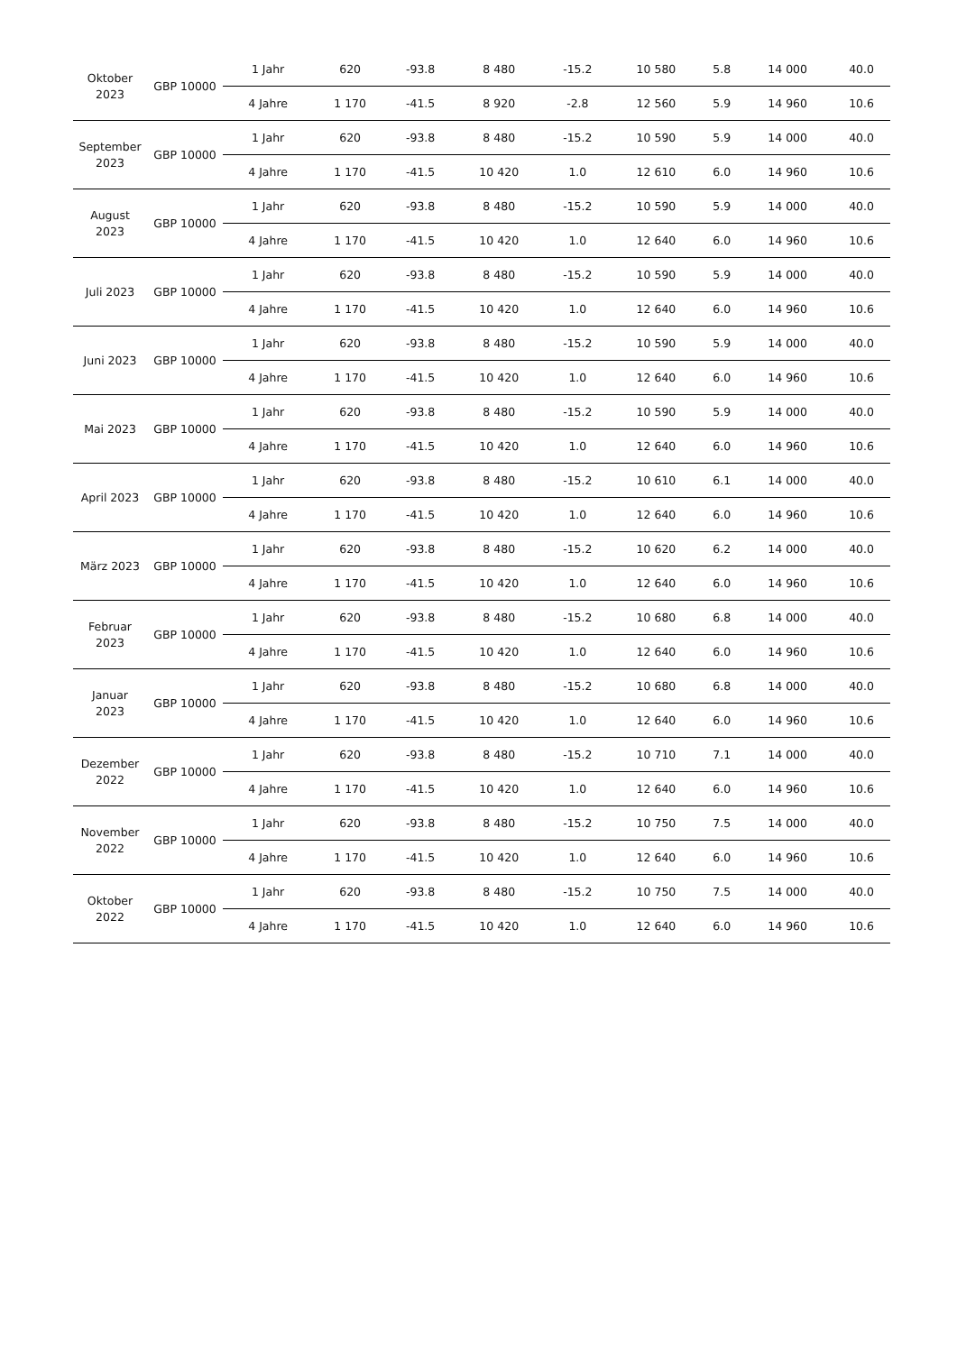| Oktober 2023 | GBP 10000 | 1 Jahr | 620 | -93.8 | 8 480 | -15.2 | 10 580 | 5.8 | 14 000 | 40.0 |
| | | 4 Jahre | 1 170 | -41.5 | 8 920 | -2.8 | 12 560 | 5.9 | 14 960 | 10.6 |
| September 2023 | GBP 10000 | 1 Jahr | 620 | -93.8 | 8 480 | -15.2 | 10 590 | 5.9 | 14 000 | 40.0 |
| | | 4 Jahre | 1 170 | -41.5 | 10 420 | 1.0 | 12 610 | 6.0 | 14 960 | 10.6 |
| August 2023 | GBP 10000 | 1 Jahr | 620 | -93.8 | 8 480 | -15.2 | 10 590 | 5.9 | 14 000 | 40.0 |
| | | 4 Jahre | 1 170 | -41.5 | 10 420 | 1.0 | 12 640 | 6.0 | 14 960 | 10.6 |
| Juli 2023 | GBP 10000 | 1 Jahr | 620 | -93.8 | 8 480 | -15.2 | 10 590 | 5.9 | 14 000 | 40.0 |
| | | 4 Jahre | 1 170 | -41.5 | 10 420 | 1.0 | 12 640 | 6.0 | 14 960 | 10.6 |
| Juni 2023 | GBP 10000 | 1 Jahr | 620 | -93.8 | 8 480 | -15.2 | 10 590 | 5.9 | 14 000 | 40.0 |
| | | 4 Jahre | 1 170 | -41.5 | 10 420 | 1.0 | 12 640 | 6.0 | 14 960 | 10.6 |
| Mai 2023 | GBP 10000 | 1 Jahr | 620 | -93.8 | 8 480 | -15.2 | 10 590 | 5.9 | 14 000 | 40.0 |
| | | 4 Jahre | 1 170 | -41.5 | 10 420 | 1.0 | 12 640 | 6.0 | 14 960 | 10.6 |
| April 2023 | GBP 10000 | 1 Jahr | 620 | -93.8 | 8 480 | -15.2 | 10 610 | 6.1 | 14 000 | 40.0 |
| | | 4 Jahre | 1 170 | -41.5 | 10 420 | 1.0 | 12 640 | 6.0 | 14 960 | 10.6 |
| März 2023 | GBP 10000 | 1 Jahr | 620 | -93.8 | 8 480 | -15.2 | 10 620 | 6.2 | 14 000 | 40.0 |
| | | 4 Jahre | 1 170 | -41.5 | 10 420 | 1.0 | 12 640 | 6.0 | 14 960 | 10.6 |
| Februar 2023 | GBP 10000 | 1 Jahr | 620 | -93.8 | 8 480 | -15.2 | 10 680 | 6.8 | 14 000 | 40.0 |
| | | 4 Jahre | 1 170 | -41.5 | 10 420 | 1.0 | 12 640 | 6.0 | 14 960 | 10.6 |
| Januar 2023 | GBP 10000 | 1 Jahr | 620 | -93.8 | 8 480 | -15.2 | 10 680 | 6.8 | 14 000 | 40.0 |
| | | 4 Jahre | 1 170 | -41.5 | 10 420 | 1.0 | 12 640 | 6.0 | 14 960 | 10.6 |
| Dezember 2022 | GBP 10000 | 1 Jahr | 620 | -93.8 | 8 480 | -15.2 | 10 710 | 7.1 | 14 000 | 40.0 |
| | | 4 Jahre | 1 170 | -41.5 | 10 420 | 1.0 | 12 640 | 6.0 | 14 960 | 10.6 |
| November 2022 | GBP 10000 | 1 Jahr | 620 | -93.8 | 8 480 | -15.2 | 10 750 | 7.5 | 14 000 | 40.0 |
| | | 4 Jahre | 1 170 | -41.5 | 10 420 | 1.0 | 12 640 | 6.0 | 14 960 | 10.6 |
| Oktober 2022 | GBP 10000 | 1 Jahr | 620 | -93.8 | 8 480 | -15.2 | 10 750 | 7.5 | 14 000 | 40.0 |
| | | 4 Jahre | 1 170 | -41.5 | 10 420 | 1.0 | 12 640 | 6.0 | 14 960 | 10.6 |